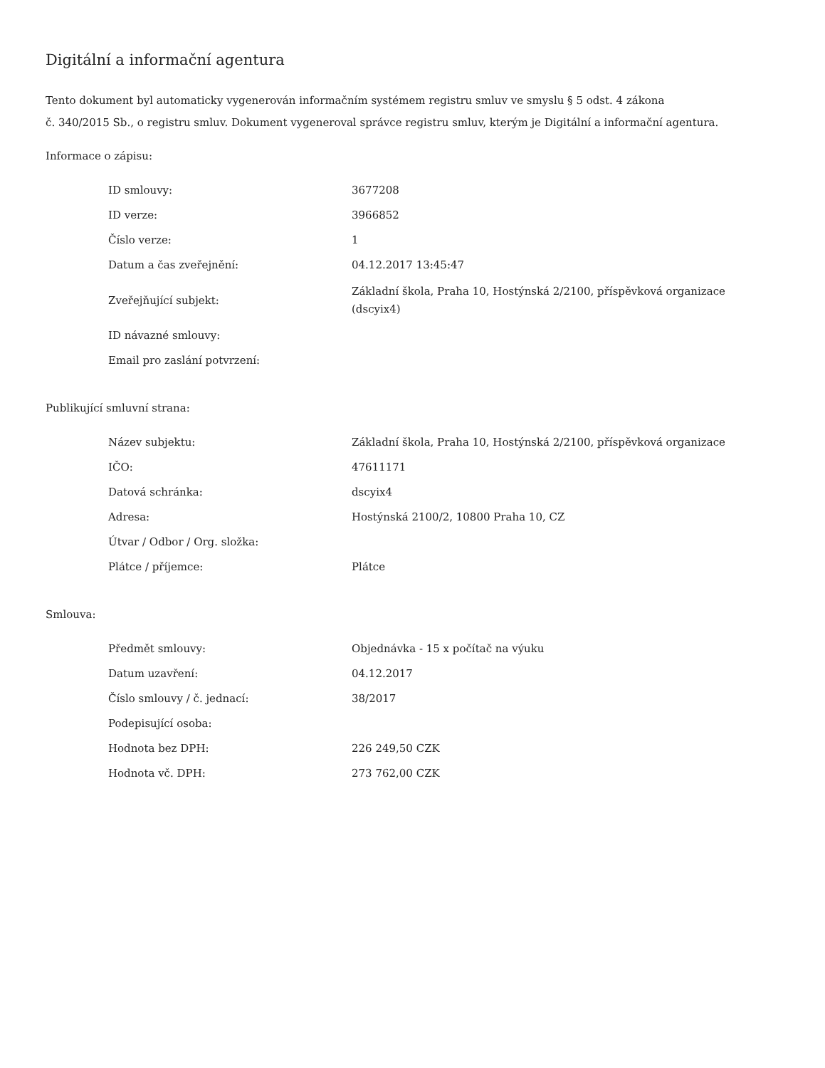Digitální a informační agentura
Tento dokument byl automaticky vygenerován informačním systémem registru smluv ve smyslu § 5 odst. 4 zákona
č. 340/2015 Sb., o registru smluv. Dokument vygeneroval správce registru smluv, kterým je Digitální a informační agentura.
Informace o zápisu:
| ID smlouvy: | 3677208 |
| ID verze: | 3966852 |
| Číslo verze: | 1 |
| Datum a čas zveřejnění: | 04.12.2017 13:45:47 |
| Zveřejňující subjekt: | Základní škola, Praha 10, Hostýnská 2/2100, příspěvková organizace (dscyix4) |
| ID návazné smlouvy: | |
| Email pro zaslání potvrzení: | |
Publikující smluvní strana:
| Název subjektu: | Základní škola, Praha 10, Hostýnská 2/2100, příspěvková organizace |
| IČO: | 47611171 |
| Datová schránka: | dscyix4 |
| Adresa: | Hostýnská 2100/2, 10800 Praha 10, CZ |
| Útvar / Odbor / Org. složka: | |
| Plátce / příjemce: | Plátce |
Smlouva:
| Předmět smlouvy: | Objednávka - 15 x počítač na výuku |
| Datum uzavření: | 04.12.2017 |
| Číslo smlouvy / č. jednací: | 38/2017 |
| Podepisující osoba: | |
| Hodnota bez DPH: | 226 249,50 CZK |
| Hodnota vč. DPH: | 273 762,00 CZK |